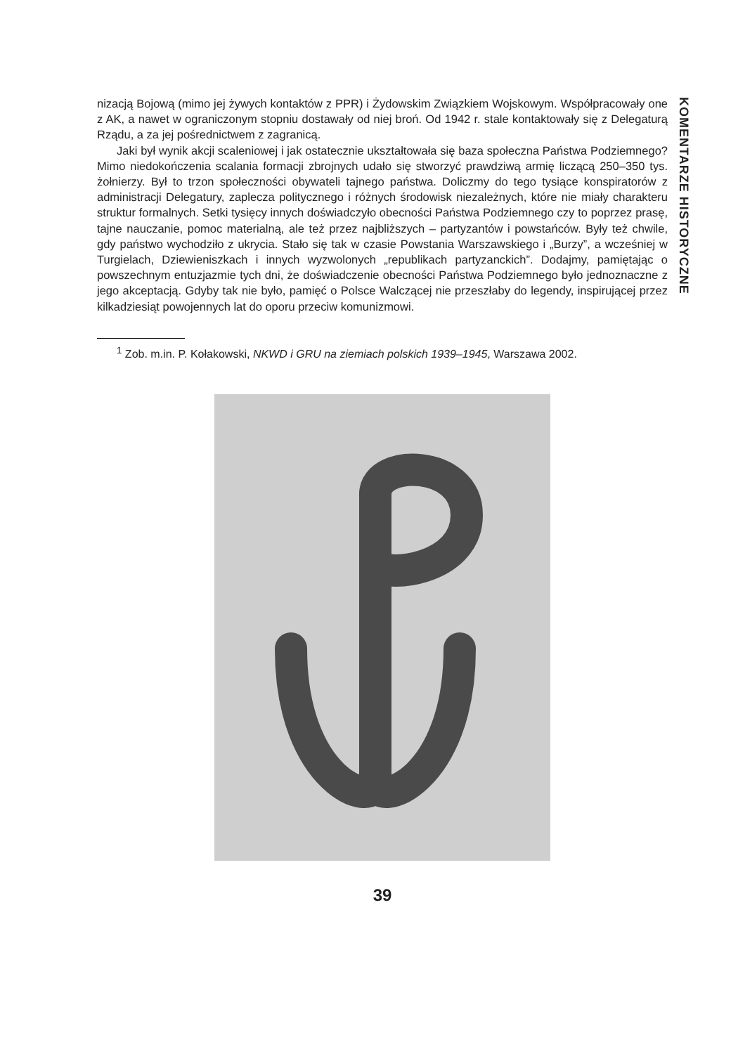KOMENTARZE HISTORYCZNE
nizacją Bojową (mimo jej żywych kontaktów z PPR) i Żydowskim Związkiem Wojskowym. Współpracowały one z AK, a nawet w ograniczonym stopniu dostawały od niej broń. Od 1942 r. stale kontaktowały się z Delegaturą Rządu, a za jej pośrednictwem z zagranicą.
Jaki był wynik akcji scaleniowej i jak ostatecznie ukształtowała się baza społeczna Państwa Podziemnego? Mimo niedokończenia scalania formacji zbrojnych udało się stworzyć prawdziwą armię liczącą 250–350 tys. żołnierzy. Był to trzon społeczności obywateli tajnego państwa. Doliczmy do tego tysiące konspiratorów z administracji Delegatury, zaplecza politycznego i różnych środowisk niezależnych, które nie miały charakteru struktur formalnych. Setki tysięcy innych doświadczyło obecności Państwa Podziemnego czy to poprzez prasę, tajne nauczanie, pomoc materialną, ale też przez najbliższych – partyzantów i powstańców. Były też chwile, gdy państwo wychodziło z ukrycia. Stało się tak w czasie Powstania Warszawskiego i „Burzy”, a wcześniej w Turgielach, Dziewieniszkach i innych wyzwolonych „republikach partyzanckich”. Dodajmy, pamiętając o powszechnym entuzjazmie tych dni, że doświadczenie obecności Państwa Podziemnego było jednoznaczne z jego akceptacją. Gdyby tak nie było, pamięć o Polsce Walczącej nie przeszłaby do legendy, inspirującej przez kilkadziesiąt powojennych lat do oporu przeciw komunizmowi.
<sup>1</sup> Zob. m.in. P. Kołakowski, NKWD i GRU na ziemiach polskich 1939–1945, Warszawa 2002.
39